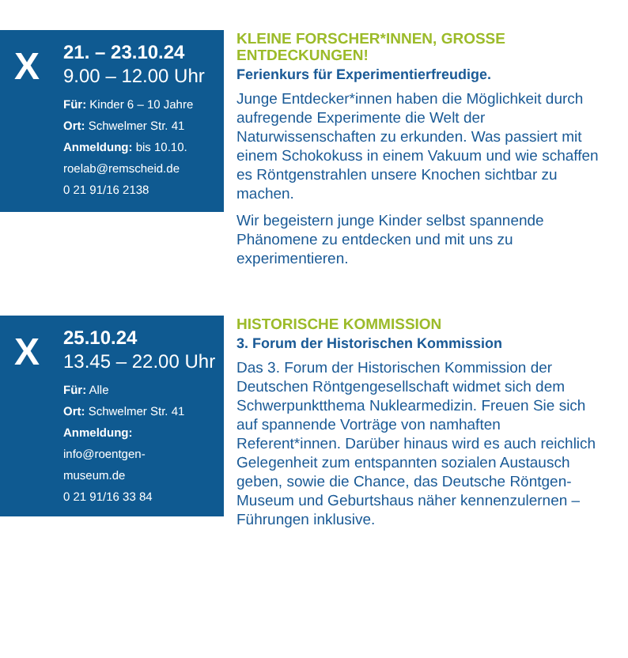X
21. – 23.10.24
9.00 – 12.00 Uhr
Für: Kinder 6 – 10 Jahre
Ort: Schwelmer Str. 41
Anmeldung: bis 10.10.
roelab@remscheid.de
0 21 91/16 2138
KLEINE FORSCHER*INNEN, GROSSE ENTDECKUNGEN!
Ferienkurs für Experimentierfreudige.
Junge Entdecker*innen haben die Möglichkeit durch aufregende Experimente die Welt der Naturwissenschaften zu erkunden. Was passiert mit einem Schokokuss in einem Vakuum und wie schaffen es Röntgenstrahlen unsere Knochen sichtbar zu machen.
Wir begeistern junge Kinder selbst spannende Phänomene zu entdecken und mit uns zu experimentieren.
X
25.10.24
13.45 – 22.00 Uhr
Für: Alle
Ort: Schwelmer Str. 41
Anmeldung:
info@roentgen-
museum.de
0 21 91/16 33 84
HISTORISCHE KOMMISSION
3. Forum der Historischen Kommission
Das 3. Forum der Historischen Kommission der Deutschen Röntgengesellschaft widmet sich dem Schwerpunktthema Nuklearmedizin. Freuen Sie sich auf spannende Vorträge von namhaften Referent*innen. Darüber hinaus wird es auch reichlich Gelegenheit zum entspannten sozialen Austausch geben, sowie die Chance, das Deutsche Röntgen-Museum und Geburtshaus näher kennenzulernen – Führungen inklusive.